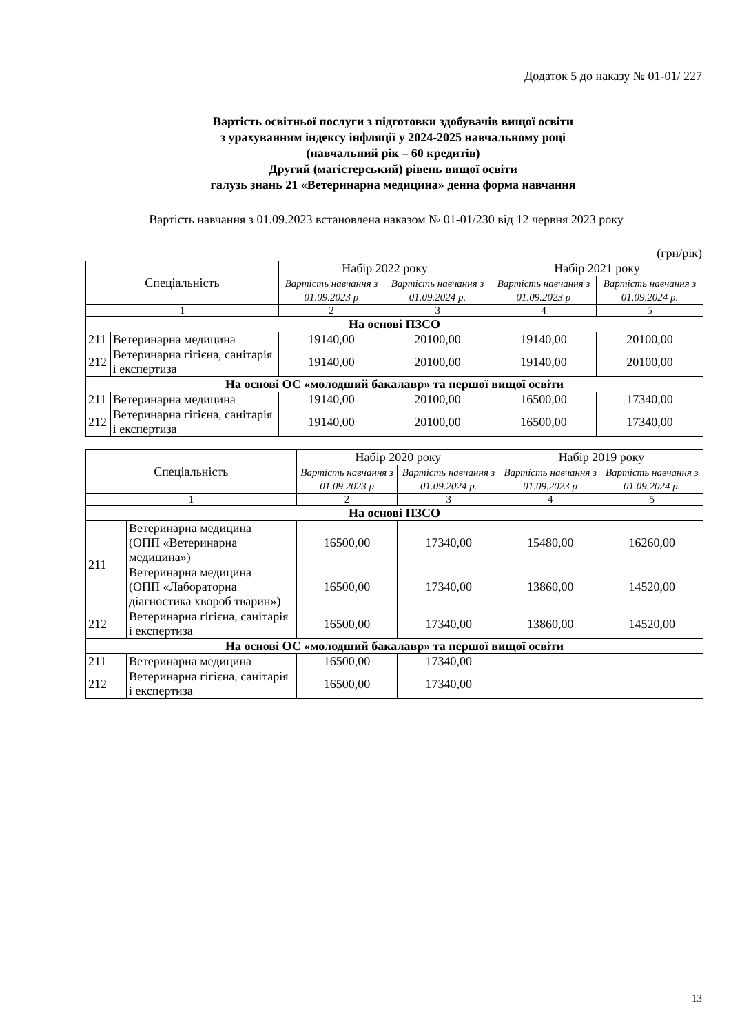Додаток 5 до наказу № 01-01/ 227
Вартість освітньої послуги з підготовки здобувачів вищої освіти
з урахуванням індексу інфляції у 2024-2025 навчальному році
(навчальний рік – 60 кредитів)
Другий (магістерський) рівень вищої освіти
галузь знань 21 «Ветеринарна медицина» денна форма навчання
Вартість навчання з 01.09.2023 встановлена наказом № 01-01/230 від 12 червня 2023 року
(грн/рік)
| Спеціальність | | Набір 2022 року | | Набір 2021 року | |
| --- | --- | --- | --- | --- | --- |
| | | Вартість навчання з 01.09.2023 р | Вартість навчання з 01.09.2024 р. | Вартість навчання з 01.09.2023 р | Вартість навчання з 01.09.2024 р. |
| 1 | | 2 | 3 | 4 | 5 |
| На основі ПЗСО | | | | | |
| 211 | Ветеринарна медицина | 19140,00 | 20100,00 | 19140,00 | 20100,00 |
| 212 | Ветеринарна гігієна, санітарія і експертиза | 19140,00 | 20100,00 | 19140,00 | 20100,00 |
| На основі ОС «молодший бакалавр» та першої вищої освіти | | | | | |
| 211 | Ветеринарна медицина | 19140,00 | 20100,00 | 16500,00 | 17340,00 |
| 212 | Ветеринарна гігієна, санітарія і експертиза | 19140,00 | 20100,00 | 16500,00 | 17340,00 |
| Спеціальність | | Набір 2020 року | | Набір 2019 року | |
| --- | --- | --- | --- | --- | --- |
| | | Вартість навчання з 01.09.2023 р | Вартість навчання з 01.09.2024 р. | Вартість навчання з 01.09.2023 р | Вартість навчання з 01.09.2024 р. |
| 1 | | 2 | 3 | 4 | 5 |
| На основі ПЗСО | | | | | |
| 211 | Ветеринарна медицина (ОПП «Ветеринарна медицина») | 16500,00 | 17340,00 | 15480,00 | 16260,00 |
| | Ветеринарна медицина (ОПП «Лабораторна діагностика хвороб тварин») | 16500,00 | 17340,00 | 13860,00 | 14520,00 |
| 212 | Ветеринарна гігієна, санітарія і експертиза | 16500,00 | 17340,00 | 13860,00 | 14520,00 |
| На основі ОС «молодший бакалавр» та першої вищої освіти | | | | | |
| 211 | Ветеринарна медицина | 16500,00 | 17340,00 | | |
| 212 | Ветеринарна гігієна, санітарія і експертиза | 16500,00 | 17340,00 | | |
13